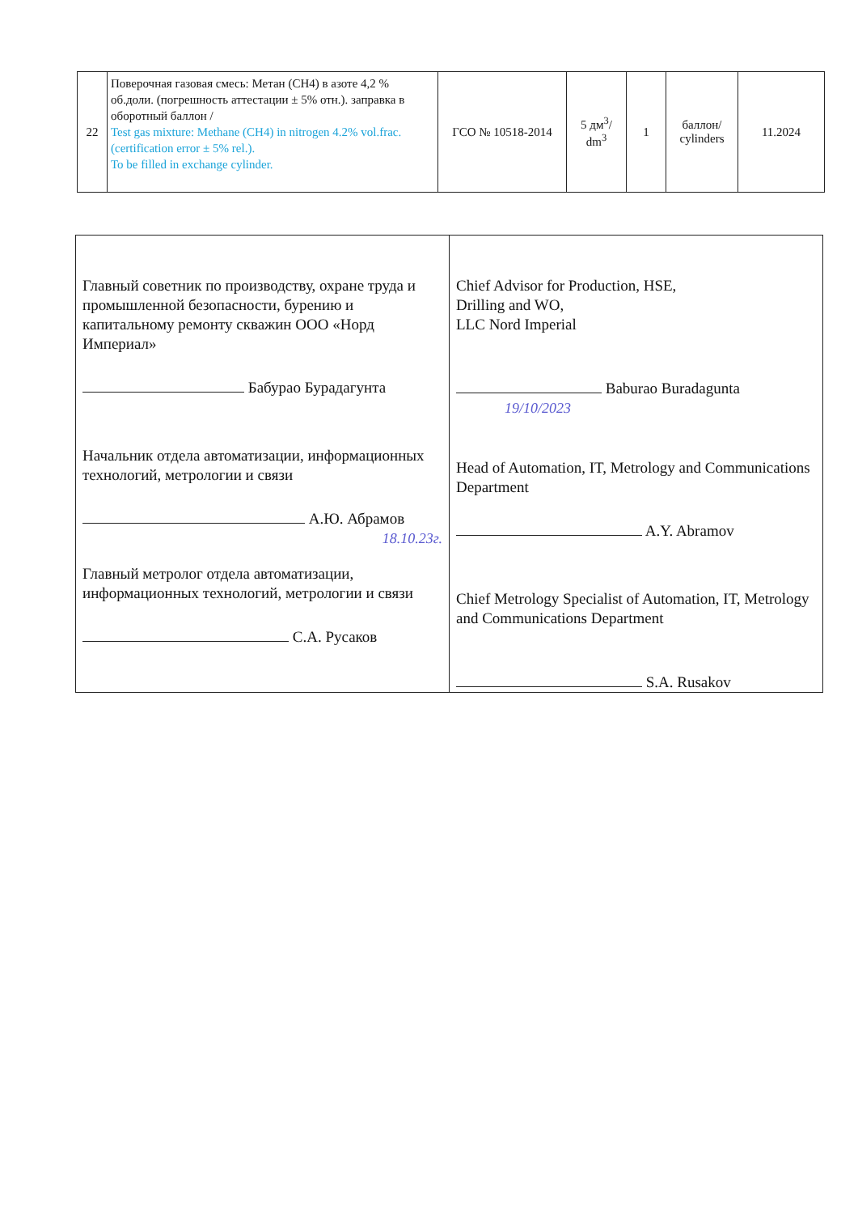| 22 | Поверочная газовая смесь: Метан (CH4) в азоте 4,2 % об.доли. (погрешность аттестации ± 5% отн.). заправка в оборотный баллон / Test gas mixture: Methane (CH4) in nitrogen 4.2% vol.frac. (certification error ± 5% rel.). To be filled in exchange cylinder. | ГСО № 10518-2014 | 5 дм<sup>3</sup>/ dm<sup>3</sup> | 1 | баллон/ cylinders | 11.2024 |
| Главный советник по производству, охране труда и промышленной безопасности, бурению и капитальному ремонту скважин ООО «Норд Империал» Бабурао Бурадагунта Начальник отдела автоматизации, информационных технологий, метрологии и связи А.Ю. Абрамов 18.10.23г. Главный метролог отдела автоматизации, информационных технологий, метрологии и связи С.А. Русаков | Chief Advisor for Production, HSE, Drilling and WO, LLC Nord Imperial Baburao Buradagunta 19/10/2023 Head of Automation, IT, Metrology and Communications Department A.Y. Abramov Chief Metrology Specialist of Automation, IT, Metrology and Communications Department S.A. Rusakov |